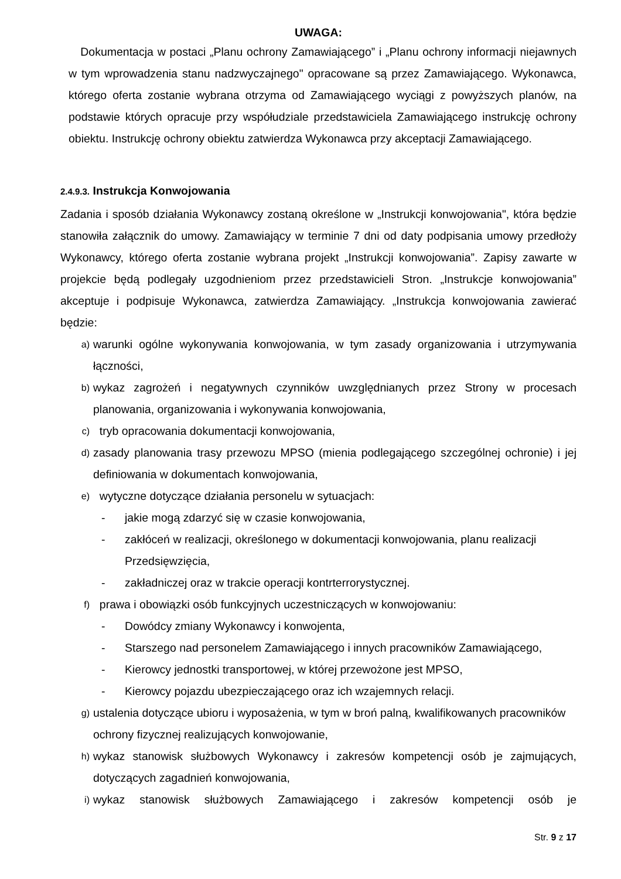UWAGA:
Dokumentacja w postaci „Planu ochrony Zamawiającego” i „Planu ochrony informacji niejawnych w tym wprowadzenia stanu nadzwyczajnego" opracowane są przez Zamawiającego. Wykonawca, którego oferta zostanie wybrana otrzyma od Zamawiającego wyciągi z powyższych planów, na podstawie których opracuje przy współudziale przedstawiciela Zamawiającego instrukcję ochrony obiektu. Instrukcję ochrony obiektu zatwierdza Wykonawca przy akceptacji Zamawiającego.
2.4.9.3. Instrukcja Konwojowania
Zadania i sposób działania Wykonawcy zostaną określone w „Instrukcji konwojowania", która będzie stanowiła załącznik do umowy. Zamawiający w terminie 7 dni od daty podpisania umowy przedłoży Wykonawcy, którego oferta zostanie wybrana projekt „Instrukcji konwojowania”. Zapisy zawarte w projekcie będą podlegały uzgodnieniom przez przedstawicieli Stron. „Instrukcje konwojowania” akceptuje i podpisuje Wykonawca, zatwierdza Zamawiający. „Instrukcja konwojowania zawierać będzie:
a) warunki ogólne wykonywania konwojowania, w tym zasady organizowania i utrzymywania łączności,
b) wykaz zagrożeń i negatywnych czynników uwzględnianych przez Strony w procesach planowania, organizowania i wykonywania konwojowania,
c) tryb opracowania dokumentacji konwojowania,
d) zasady planowania trasy przewozu MPSO (mienia podlegającego szczególnej ochronie) i jej definiowania w dokumentach konwojowania,
e) wytyczne dotyczące działania personelu w sytuacjach:
- jakie mogą zdarzyć się w czasie konwojowania,
- zakłóceń w realizacji, określonego w dokumentacji konwojowania, planu realizacji Przedsięwzięcia,
- zakładniczej oraz w trakcie operacji kontrterrorystycznej.
f) prawa i obowiązki osób funkcyjnych uczestniczących w konwojowaniu:
- Dowódcy zmiany Wykonawcy i konwojenta,
- Starszego nad personelem Zamawiającego i innych pracowników Zamawiającego,
- Kierowcy jednostki transportowej, w której przewożone jest MPSO,
- Kierowcy pojazdu ubezpieczającego oraz ich wzajemnych relacji.
g) ustalenia dotyczące ubioru i wyposażenia, w tym w broń palną, kwalifikowanych pracowników ochrony fizycznej realizujących konwojowanie,
h) wykaz stanowisk służbowych Wykonawcy i zakresów kompetencji osób je zajmujących, dotyczących zagadnień konwojowania,
i) wykaz stanowisk służbowych Zamawiającego i zakresów kompetencji osób je
Str. 9 z 17